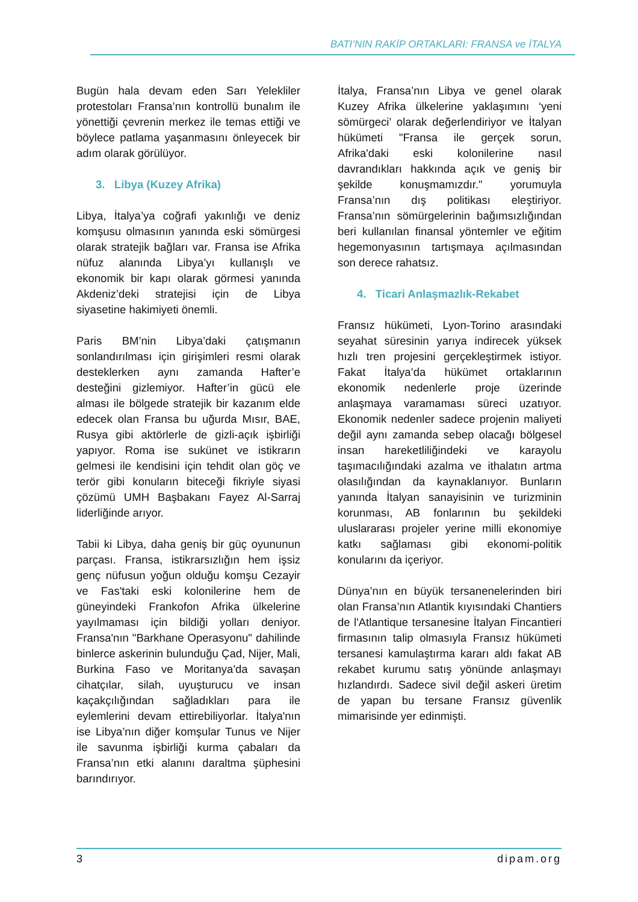BATI’NIN RAKİP ORTAKLARI: FRANSA ve İTALYA
Bugün hala devam eden Sarı Yelekliler protestoları Fransa’nın kontrollü bunalım ile yönettiği çevrenin merkez ile temas ettiği ve böylece patlama yaşanmasını önleyecek bir adım olarak görülüyor.
3. Libya (Kuzey Afrika)
Libya, İtalya’ya coğrafi yakınlığı ve deniz komşusu olmasının yanında eski sömürgesi olarak stratejik bağları var. Fransa ise Afrika nüfuz alanında Libya’yı kullanışlı ve ekonomik bir kapı olarak görmesi yanında Akdeniz’deki stratejisi için de Libya siyasetine hakimiyeti önemli.
Paris BM’nin Libya’daki çatışmanın sonlandırılması için girişimleri resmi olarak desteklerken aynı zamanda Hafter’e desteğini gizlemiyor. Hafter’in gücü ele alması ile bölgede stratejik bir kazanım elde edecek olan Fransa bu uğurda Mısır, BAE, Rusya gibi aktörlerle de gizli-açık işbirliği yapıyor. Roma ise sukünet ve istikrarın gelmesi ile kendisini için tehdit olan göç ve terör gibi konuların biteceği fikriyle siyasi çözümü UMH Başbakanı Fayez Al-Sarraj liderliğinde arıyor.
Tabii ki Libya, daha geniş bir güç oyununun parçası. Fransa, istikrarsızlığın hem işsiz genç nüfusun yoğun olduğu komşu Cezayir ve Fas'taki eski kolonilerine hem de güneyindeki Frankofon Afrika ülkelerine yayılmaması için bildiği yolları deniyor. Fransa'nın "Barkhane Operasyonu" dahilinde binlerce askerinin bulunduğu Çad, Nijer, Mali, Burkina Faso ve Moritanya'da savaşan cihatçılar, silah, uyuşturucu ve insan kaçakçılığından sağladıkları para ile eylemlerini devam ettirebiliyorlar. İtalya'nın ise Libya’nın diğer komşular Tunus ve Nijer ile savunma işbirliği kurma çabaları da Fransa’nın etki alanını daraltma şüphesini barındırıyor.
İtalya, Fransa’nın Libya ve genel olarak Kuzey Afrika ülkelerine yaklaşımını ‘yeni sömürgeci’ olarak değerlendiriyor ve İtalyan hükümeti "Fransa ile gerçek sorun, Afrika'daki eski kolonilerine nasıl davrandıkları hakkında açık ve geniş bir şekilde konuşmamızdır." yorumuyla Fransa’nın dış politikası eleştiriyor. Fransa’nın sömürgelerinin bağımsızlığından beri kullanılan finansal yöntemler ve eğitim hegemonyasının tartışmaya açılmasından son derece rahatsız.
4. Ticari Anlaşmazlık-Rekabet
Fransız hükümeti, Lyon-Torino arasındaki seyahat süresinin yarıya indirecek yüksek hızlı tren projesini gerçekleştirmek istiyor. Fakat İtalya’da hükümet ortaklarının ekonomik nedenlerle proje üzerinde anlaşmaya varamaması süreci uzatıyor. Ekonomik nedenler sadece projenin maliyeti değil aynı zamanda sebep olacağı bölgesel insan hareketliliğindeki ve karayolu taşımacılığındaki azalma ve ithalatın artma olasılığından da kaynaklanıyor. Bunların yanında İtalyan sanayisinin ve turizminin korunması, AB fonlarının bu şekildeki uluslararası projeler yerine milli ekonomiye katkı sağlaması gibi ekonomi-politik konularını da içeriyor.
Dünya’nın en büyük tersanenelerinden biri olan Fransa’nın Atlantik kıyısındaki Chantiers de l'Atlantique tersanesine İtalyan Fincantieri firmasının talip olmasıyla Fransız hükümeti tersanesi kamulaştırma kararı aldı fakat AB rekabet kurumu satış yönünde anlaşmayı hızlandırdı. Sadece sivil değil askeri üretim de yapan bu tersane Fransız güvenlik mimarisinde yer edinmişti.
3 dipam.org